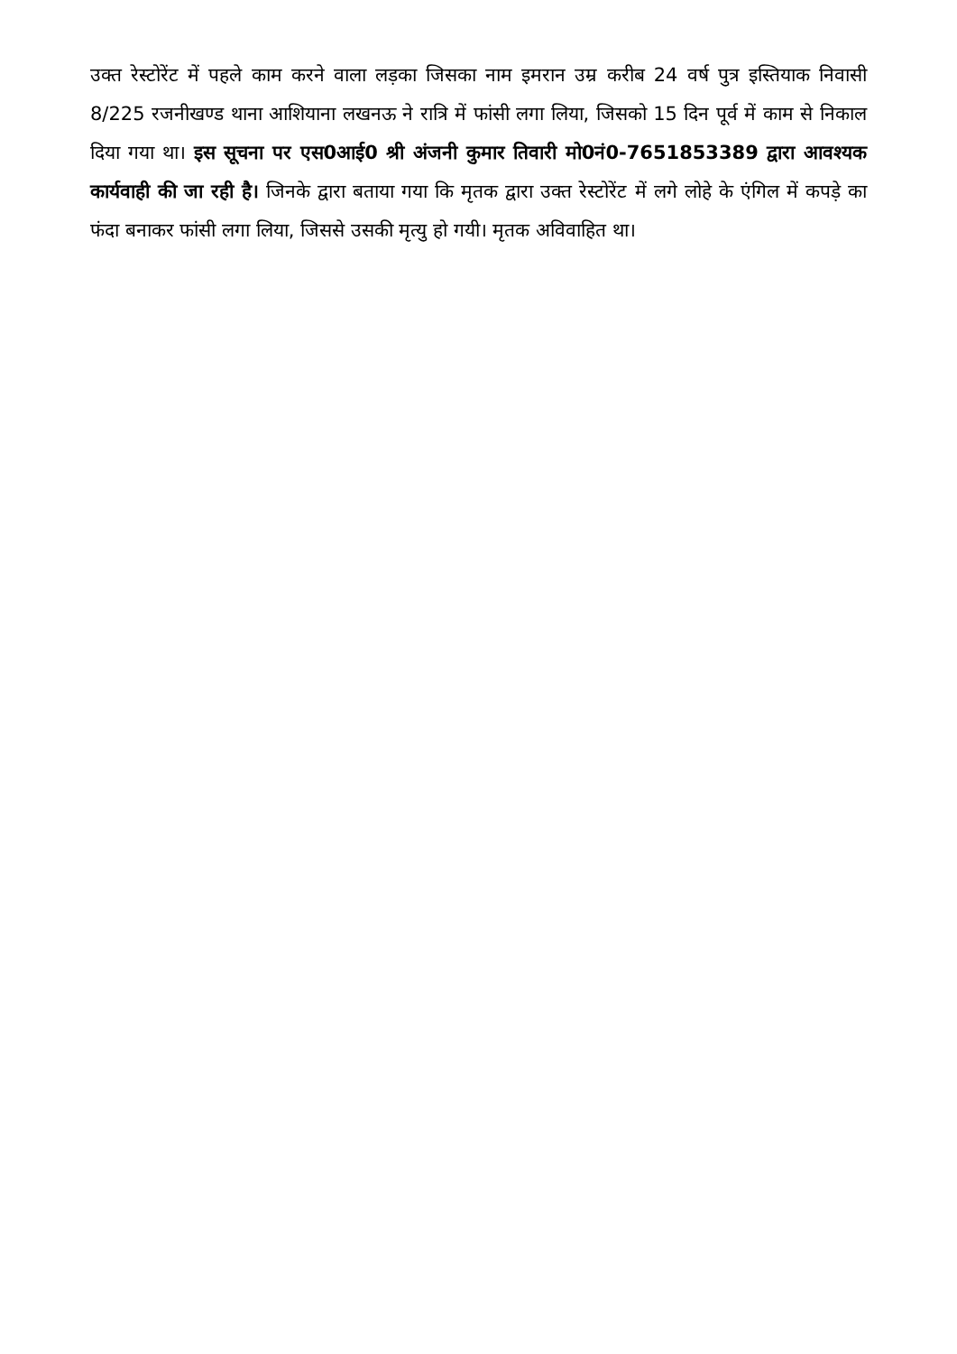उक्त रेस्टोरेंट में पहले काम करने वाला लड़का जिसका नाम इमरान उम्र करीब 24 वर्ष पुत्र इस्तियाक निवासी 8/225 रजनीखण्ड थाना आशियाना लखनऊ ने रात्रि में फांसी लगा लिया, जिसको 15 दिन पूर्व में काम से निकाल दिया गया था। इस सूचना पर एस0आई0 श्री अंजनी कुमार तिवारी मो0नं0-7651853389 द्वारा आवश्यक कार्यवाही की जा रही है। जिनके द्वारा बताया गया कि मृतक द्वारा उक्त रेस्टोरेंट में लगे लोहे के एंगिल में कपड़े का फंदा बनाकर फांसी लगा लिया, जिससे उसकी मृत्यु हो गयी। मृतक अविवाहित था।